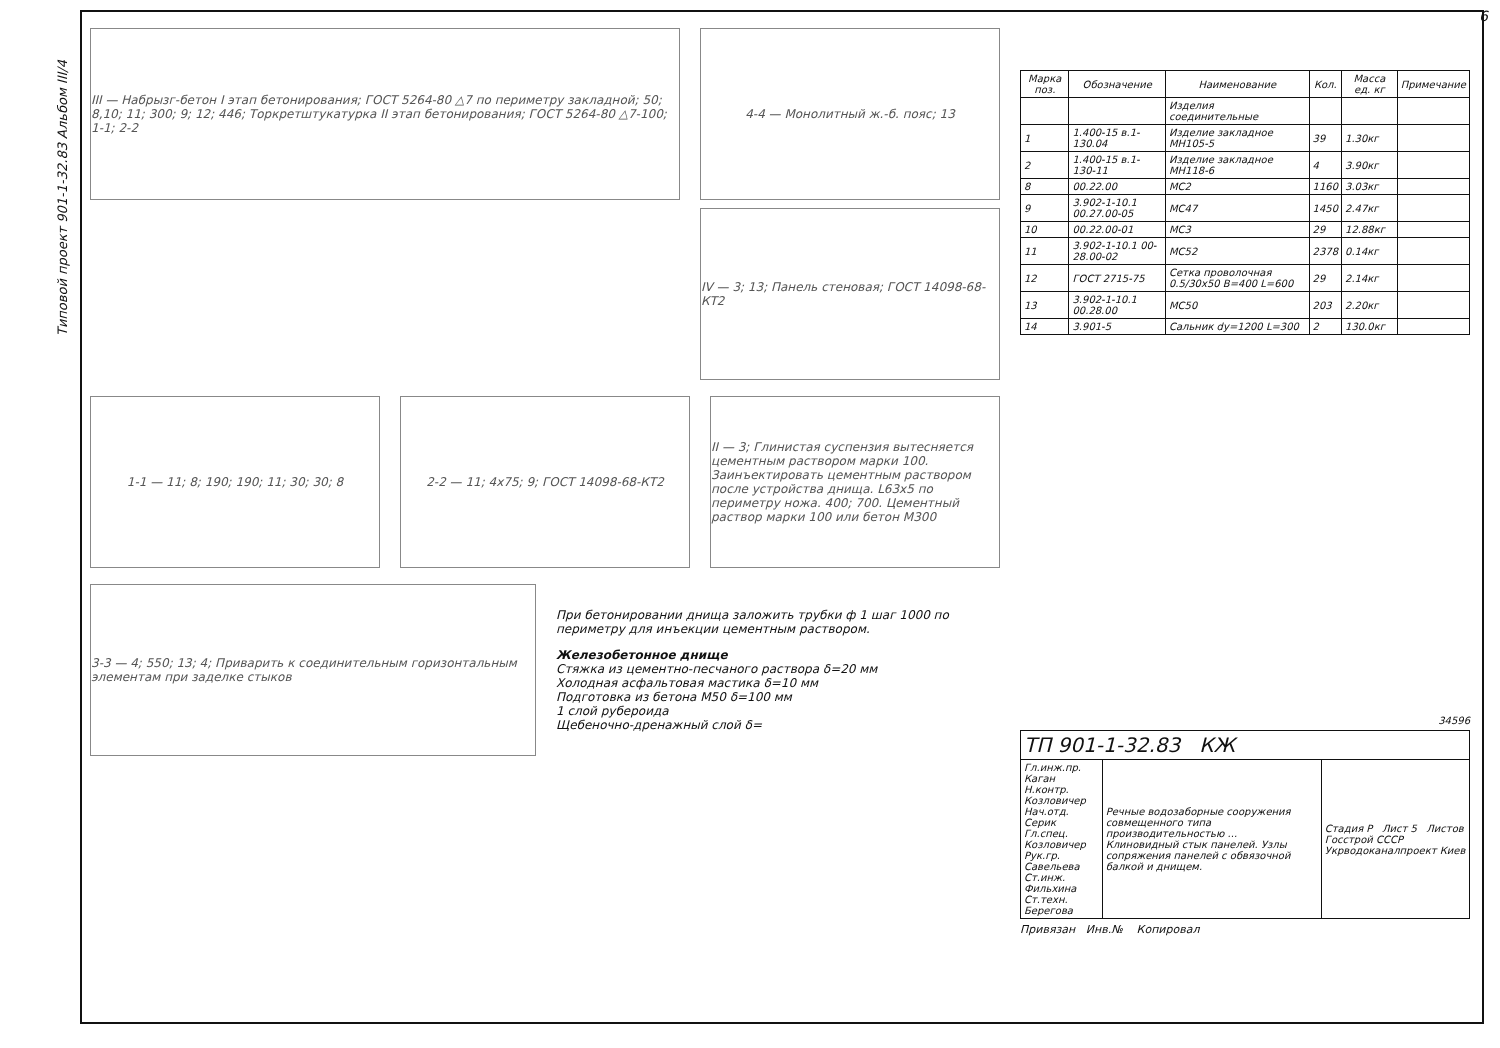Типовой проект 901-1-32.83 Альбом III/4
6
III — Набрызг-бетон I этап бетонирования; ГОСТ 5264-80 △7 по периметру закладной; 50; 8,10; 11; 300; 9; 12; 446; Торкретштукатурка II этап бетонирования; ГОСТ 5264-80 △7-100; 1-1; 2-2
4-4 — Монолитный ж.-б. пояс; 13
IV — 3; 13; Панель стеновая; ГОСТ 14098-68-КТ2
1-1 — 11; 8; 190; 190; 11; 30; 30; 8
2-2 — 11; 4x75; 9; ГОСТ 14098-68-КТ2
II — 3; Глинистая суспензия вытесняется цементным раствором марки 100. Заинъектировать цементным раствором после устройства днища. L63x5 по периметру ножа. 400; 700. Цементный раствор марки 100 или бетон М300
3-3 — 4; 550; 13; 4; Приварить к соединительным горизонтальным элементам при заделке стыков
При бетонировании днища заложить трубки ф 1 шаг 1000 по периметру для инъекции цементным раствором.
Железобетонное днище
Стяжка из цементно-песчаного раствора δ=20 мм
Холодная асфальтовая мастика δ=10 мм
Подготовка из бетона М50 δ=100 мм
1 слой рубероида
Щебеночно-дренажный слой δ=
| Марка поз. | Обозначение | Наименование | Кол. | Масса ед. кг | Примечание |
| --- | --- | --- | --- | --- | --- |
| | | Изделия соединительные | | | |
| 1 | 1.400-15 в.1-130.04 | Изделие закладное МН105-5 | 39 | 1.30кг | |
| 2 | 1.400-15 в.1-130-11 | Изделие закладное МН118-6 | 4 | 3.90кг | |
| 8 | 00.22.00 | МС2 | 1160 | 3.03кг | |
| 9 | 3.902-1-10.1 00.27.00-05 | МС47 | 1450 | 2.47кг | |
| 10 | 00.22.00-01 | МС3 | 29 | 12.88кг | |
| 11 | 3.902-1-10.1 00-28.00-02 | МС52 | 2378 | 0.14кг | |
| 12 | ГОСТ 2715-75 | Сетка проволочная 0.5/30x50 B=400 L=600 | 29 | 2.14кг | |
| 13 | 3.902-1-10.1 00.28.00 | МС50 | 203 | 2.20кг | |
| 14 | 3.901-5 | Сальник dу=1200 L=300 | 2 | 130.0кг | |
34596
| ТП 901-1-32.83 КЖ | | |
| Гл.инж.пр. Каган Н.контр. Козловичер Нач.отд. Серик Гл.спец. Козловичер Рук.гр. Савельева Ст.инж. Фильхина Ст.техн. Берегова | Речные водозаборные сооружения совмещенного типа производительностью ... Клиновидный стык панелей. Узлы сопряжения панелей с обвязочной балкой и днищем. | Стадия Р Лист 5 Листов Госстрой СССР Укрводоканалпроект Киев |
Привязан Инв.№ Копировал